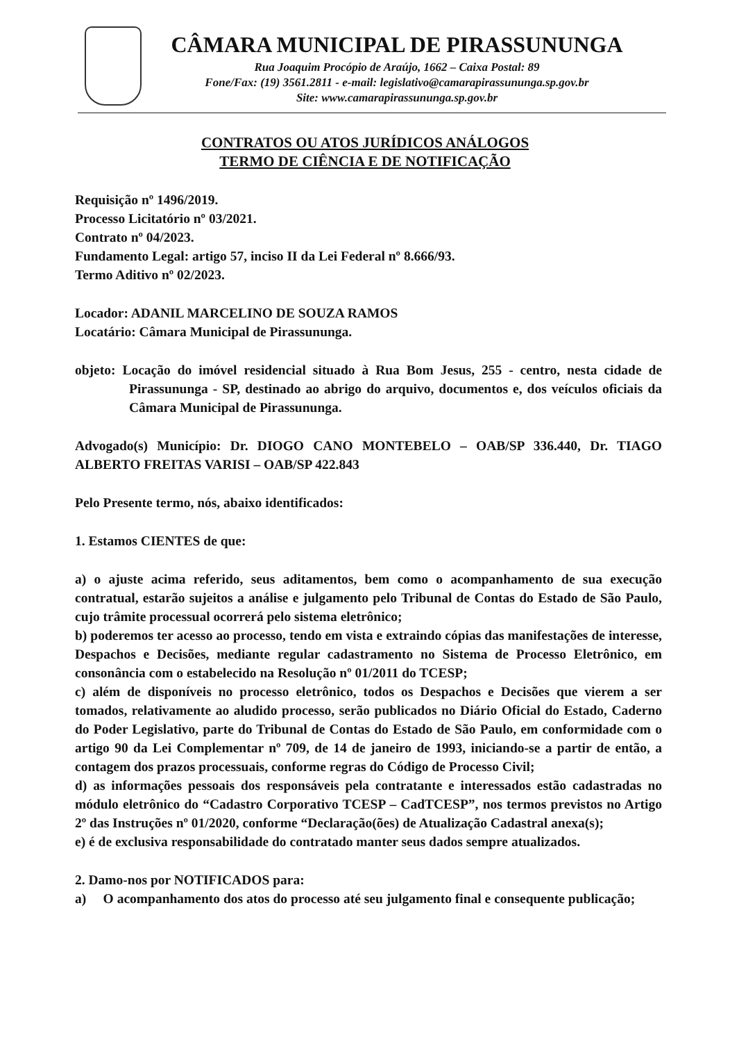CÂMARA MUNICIPAL DE PIRASSUNUNGA
Rua Joaquim Procópio de Araújo, 1662 – Caixa Postal: 89
Fone/Fax: (19) 3561.2811 - e-mail: legislativo@camarapirassununga.sp.gov.br
Site: www.camarapirassununga.sp.gov.br
CONTRATOS OU ATOS JURÍDICOS ANÁLOGOS
TERMO DE CIÊNCIA E DE NOTIFICAÇÃO
Requisição nº 1496/2019.
Processo Licitatório nº 03/2021.
Contrato nº 04/2023.
Fundamento Legal: artigo 57, inciso II da Lei Federal nº 8.666/93.
Termo Aditivo nº 02/2023.
Locador: ADANIL MARCELINO DE SOUZA RAMOS
Locatário: Câmara Municipal de Pirassununga.
objeto: Locação do imóvel residencial situado à Rua Bom Jesus, 255 - centro, nesta cidade de Pirassununga - SP, destinado ao abrigo do arquivo, documentos e, dos veículos oficiais da Câmara Municipal de Pirassununga.
Advogado(s) Município: Dr. DIOGO CANO MONTEBELO – OAB/SP 336.440, Dr. TIAGO ALBERTO FREITAS VARISI – OAB/SP 422.843
Pelo Presente termo, nós, abaixo identificados:
1. Estamos CIENTES de que:
a) o ajuste acima referido, seus aditamentos, bem como o acompanhamento de sua execução contratual, estarão sujeitos a análise e julgamento pelo Tribunal de Contas do Estado de São Paulo, cujo trâmite processual ocorrerá pelo sistema eletrônico;
b) poderemos ter acesso ao processo, tendo em vista e extraindo cópias das manifestações de interesse, Despachos e Decisões, mediante regular cadastramento no Sistema de Processo Eletrônico, em consonância com o estabelecido na Resolução nº 01/2011 do TCESP;
c) além de disponíveis no processo eletrônico, todos os Despachos e Decisões que vierem a ser tomados, relativamente ao aludido processo, serão publicados no Diário Oficial do Estado, Caderno do Poder Legislativo, parte do Tribunal de Contas do Estado de São Paulo, em conformidade com o artigo 90 da Lei Complementar nº 709, de 14 de janeiro de 1993, iniciando-se a partir de então, a contagem dos prazos processuais, conforme regras do Código de Processo Civil;
d) as informações pessoais dos responsáveis pela contratante e interessados estão cadastradas no módulo eletrônico do “Cadastro Corporativo TCESP – CadTCESP”, nos termos previstos no Artigo 2º das Instruções nº 01/2020, conforme “Declaração(ões) de Atualização Cadastral anexa(s);
e) é de exclusiva responsabilidade do contratado manter seus dados sempre atualizados.
2. Damo-nos por NOTIFICADOS para:
a) O acompanhamento dos atos do processo até seu julgamento final e consequente publicação;